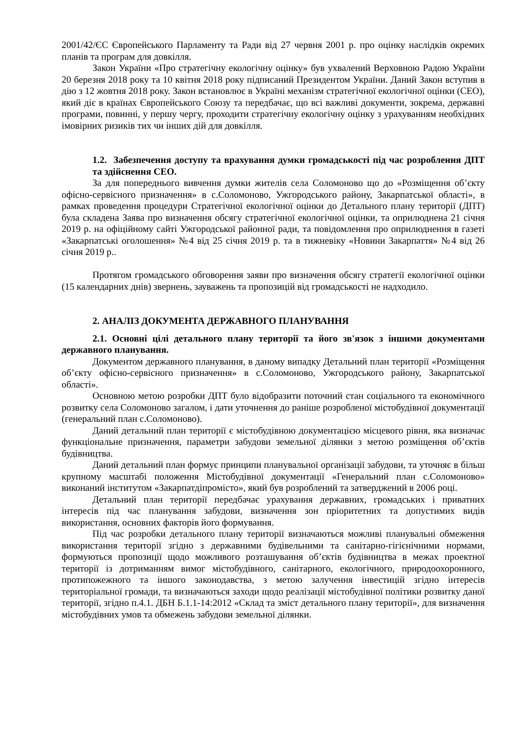2001/42/ЄС Європейського Парламенту та Ради від 27 червня 2001 р. про оцінку наслідків окремих планів та програм для довкілля.
Закон України «Про стратегічну екологічну оцінку» був ухвалений Верховною Радою України 20 березня 2018 року та 10 квітня 2018 року підписаний Президентом України. Даний Закон вступив в дію з 12 жовтня 2018 року. Закон встановлює в Україні механізм стратегічної екологічної оцінки (СЕО), який діє в країнах Європейського Союзу та передбачає, що всі важливі документи, зокрема, державні програми, повинні, у першу чергу, проходити стратегічну екологічну оцінку з урахуванням необхідних імовірних ризиків тих чи інших дій для довкілля.
1.2. Забезпечення доступу та врахування думки громадськості під час розроблення ДПТ та здійснення СЕО.
За для попереднього вивчення думки жителів села Соломоново що до «Розміщення об’єкту офісно-сервісного призначення» в с.Соломоново, Ужгородського району, Закарпатської області», в рамках проведення процедури Стратегічної екологічної оцінки до Детального плану території (ДПТ) була складена Заява про визначення обсягу стратегічної екологічної оцінки, та оприлюднена 21 січня 2019 р. на офіційному сайті Ужгородської районної ради, та повідомлення про оприлюднення в газеті «Закарпатські оголошення» №4 від 25 січня 2019 р. та в тижневіку «Новини Закарпаття» №4 від 26 січня 2019 р..
Протягом громадського обговорення заяви про визначення обсягу стратегії екологічної оцінки (15 календарних днів) звернень, зауважень та пропозицій від громадськості не надходило.
2. АНАЛІЗ ДОКУМЕНТА ДЕРЖАВНОГО ПЛАНУВАННЯ
2.1. Основні цілі детального плану території та його зв'язок з іншими документами державного планування.
Документом державного планування, в даному випадку Детальний план території «Розміщення об’єкту офісно-сервісного призначення» в с.Соломоново, Ужгородського району, Закарпатської області».
Основною метою розробки ДПТ було відобразити поточний стан соціального та економічного розвитку села Соломоново загалом, і дати уточнення до раніше розробленої містобудівної документації (генеральний план с.Соломоново).
Даний детальний план території є містобудівною документацією місцевого рівня, яка визначає функціональне призначення, параметри забудови земельної ділянки з метою розміщення об’єктів будівництва.
Даний детальний план формує принципи планувальної організації забудови, та уточняє в більш крупному масштабі положення Містобудівної документації «Генеральний план с.Соломоново» виконаний інститутом «Закарпатдіпромісто», який був розроблений та затверджений в 2006 році.
Детальний план території передбачає урахування державних, громадських і приватних інтересів під час планування забудови, визначення зон пріоритетних та допустимих видів використання, основних факторів його формування.
Під час розробки детального плану території визначаються можливі планувальні обмеження використання території згідно з державними будівельними та санітарно-гігієнічними нормами, формуються пропозиції щодо можливого розташування об’єктів будівництва в межах проектної території із дотриманням вимог містобудівного, санітарного, екологічного, природоохоронного, протипожежного та іншого законодавства, з метою залучення інвестицій згідно інтересів територіальної громади, та визначаються заходи щодо реалізації містобудівної політики розвитку даної території, згідно п.4.1. ДБН Б.1.1-14:2012 «Склад та зміст детального плану території», для визначення містобудівних умов та обмежень забудови земельної ділянки.